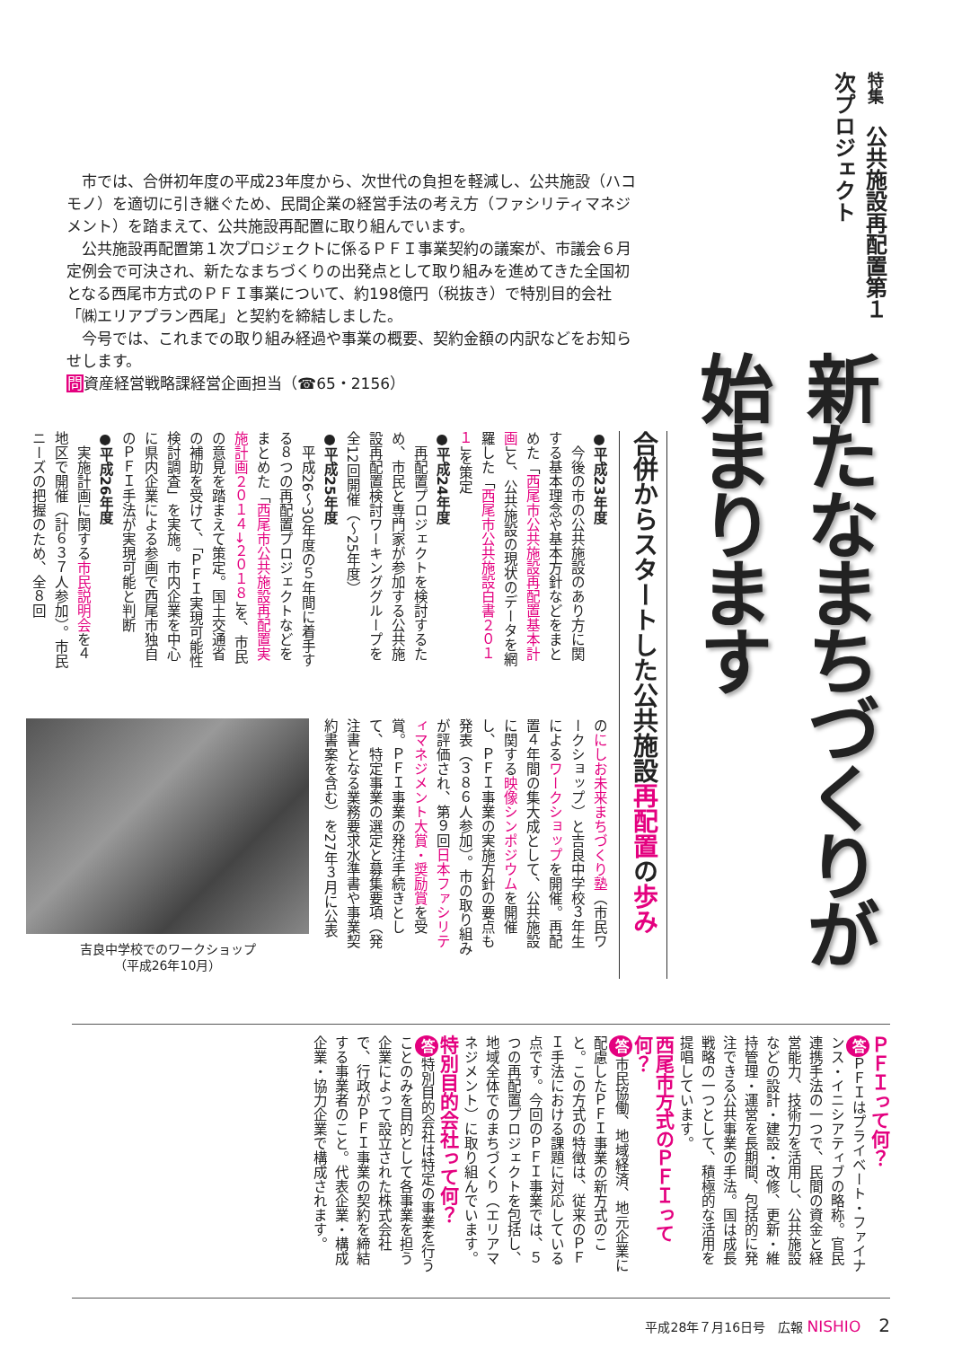特集　公共施設再配置第１次プロジェクト
新たなまちづくりが始まります
市では、合併初年度の平成23年度から、次世代の負担を軽減し、公共施設（ハコモノ）を適切に引き継ぐため、民間企業の経営手法の考え方（ファシリティマネジメント）を踏まえて、公共施設再配置に取り組んでいます。
公共施設再配置第１次プロジェクトに係るＰＦＩ事業契約の議案が、市議会６月定例会で可決され、新たなまちづくりの出発点として取り組みを進めてきた全国初となる西尾市方式のＰＦＩ事業について、約198億円（税抜き）で特別目的会社「㈱エリアプラン西尾」と契約を締結しました。
今号では、これまでの取り組み経過や事業の概要、契約金額の内訳などをお知らせします。
問資産経営戦略課経営企画担当（☎65・2156）
合併からスタートした公共施設再配置の歩み
●平成23年度
　今後の市の公共施設のあり方に関する基本理念や基本方針などをまとめた「西尾市公共施設再配置基本計画」と、公共施設の現状のデータを網羅した「西尾市公共施設白書２０１１」を策定
●平成24年度
　再配置プロジェクトを検討するため、市民と専門家が参加する公共施設再配置検討ワーキンググループを全12回開催（～25年度）
●平成25年度
　平成26～30年度の５年間に着手する８つの再配置プロジェクトなどをまとめた「西尾市公共施設再配置実施計画２０１４→２０１８」を、市民の意見を踏まえて策定。国土交通省の補助を受けて、「ＰＦＩ実現可能性検討調査」を実施。市内企業を中心に県内企業による参画で西尾市独自のＰＦＩ手法が実現可能と判断
●平成26年度
　実施計画に関する市民説明会を４地区で開催（計６３７人参加）。市民ニーズの把握のため、全８回
のにしお未来まちづくり塾（市民ワークショップ）と吉良中学校３年生によるワークショップを開催。再配置４年間の集大成として、公共施設に関する映像シンポジウムを開催し、ＰＦＩ事業の実施方針の要点も発表（３８６人参加）。市の取り組みが評価され、第９回日本ファシリティマネジメント大賞・奨励賞を受賞。ＰＦＩ事業の発注手続きとして、特定事業の選定と募集要項（発注書となる業務要求水準書や事業契約書案を含む）を27年３月に公表
吉良中学校でのワークショップ
（平成26年10月）
ＰＦＩって何？
答 ＰＦＩはプライベート・ファイナンス・イニシアティブの略称。官民連携手法の一つで、民間の資金と経営能力、技術力を活用し、公共施設などの設計・建設・改修、更新・維持管理・運営を長期間、包括的に発注できる公共事業の手法。国は成長戦略の一つとして、積極的な活用を提唱しています。
西尾市方式のＰＦＩって何？
答 市民協働、地域経済、地元企業に配慮したＰＦＩ事業の新方式のこと。この方式の特徴は、従来のＰＦＩ手法における課題に対応している点です。今回のＰＦＩ事業では、５つの再配置プロジェクトを包括し、地域全体でのまちづくり（エリアマネジメント）に取り組んでいます。
特別目的会社って何？
答 特別目的会社は特定の事業を行うことのみを目的として各事業を担う企業によって設立された株式会社で、行政がＰＦＩ事業の契約を締結する事業者のこと。代表企業・構成企業・協力企業で構成されます。
平成28年７月16日号　広報 NISHIO 2